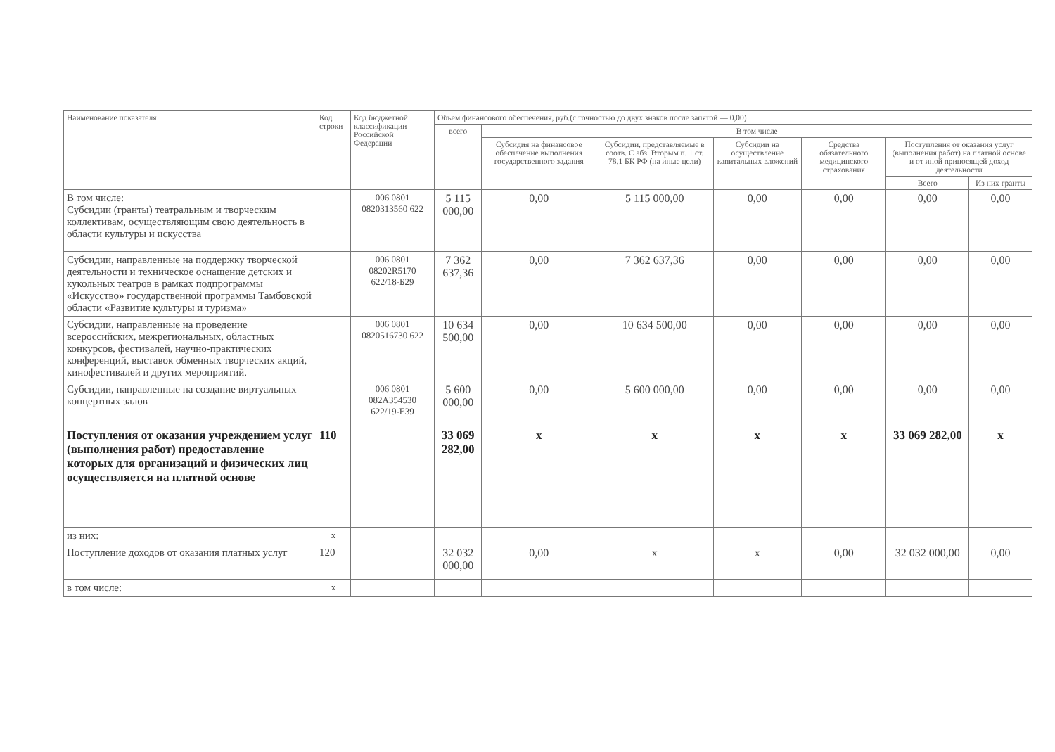| Наименование показателя | Код строки | Код бюджетной классификации Российской Федерации | Объем финансового обеспечения, руб.(с точностью до двух знаков после запятой — 0,00) | | | | | | |
| --- | --- | --- | --- | --- | --- | --- | --- | --- | --- |
| | | | всего | В том числе | | | | | |
| | | | | Субсидия на финансовое обеспечение выполнения государственного задания | Субсидии, представляемые в соотв. С абз. Вторым п. 1 ст. 78.1 БК РФ (на иные цели) | Субсидии на осуществление капитальных вложений | Средства обязательного медицинского страхования | Поступления от оказания услуг (выполнения работ) на платной основе и от иной приносящей доход деятельности | |
| | | | | | | | | Всего | Из них гранты |
| В том числе: Субсидии (гранты) театральным и творческим коллективам, осуществляющим свою деятельность в области культуры и искусства | | 006 0801 0820313560 622 | 5 115 000,00 | 0,00 | 5 115 000,00 | 0,00 | 0,00 | 0,00 | 0,00 |
| Субсидии, направленные на поддержку творческой деятельности и техническое оснащение детских и кукольных театров в рамках подпрограммы «Искусство» государственной программы Тамбовской области «Развитие культуры и туризма» | | 006 0801 08202R5170 622/18-Б29 | 7 362 637,36 | 0,00 | 7 362 637,36 | 0,00 | 0,00 | 0,00 | 0,00 |
| Субсидии, направленные на проведение всероссийских, межрегиональных, областных конкурсов, фестивалей, научно-практических конференций, выставок обменных творческих акций, кинофестивалей и других мероприятий. | | 006 0801 0820516730 622 | 10 634 500,00 | 0,00 | 10 634 500,00 | 0,00 | 0,00 | 0,00 | 0,00 |
| Субсидии, направленные на создание виртуальных концертных залов | | 006 0801 082A354530 622/19-Е39 | 5 600 000,00 | 0,00 | 5 600 000,00 | 0,00 | 0,00 | 0,00 | 0,00 |
| Поступления от оказания учреждением услуг (выполнения работ) предоставление которых для организаций и физических лиц осуществляется на платной основе | 110 | | 33 069 282,00 | x | x | x | x | 33 069 282,00 | x |
| из них: | x | | | | | | | | |
| Поступление доходов от оказания платных услуг | 120 | | 32 032 000,00 | 0,00 | x | x | 0,00 | 32 032 000,00 | 0,00 |
| в том числе: | x | | | | | | | | |